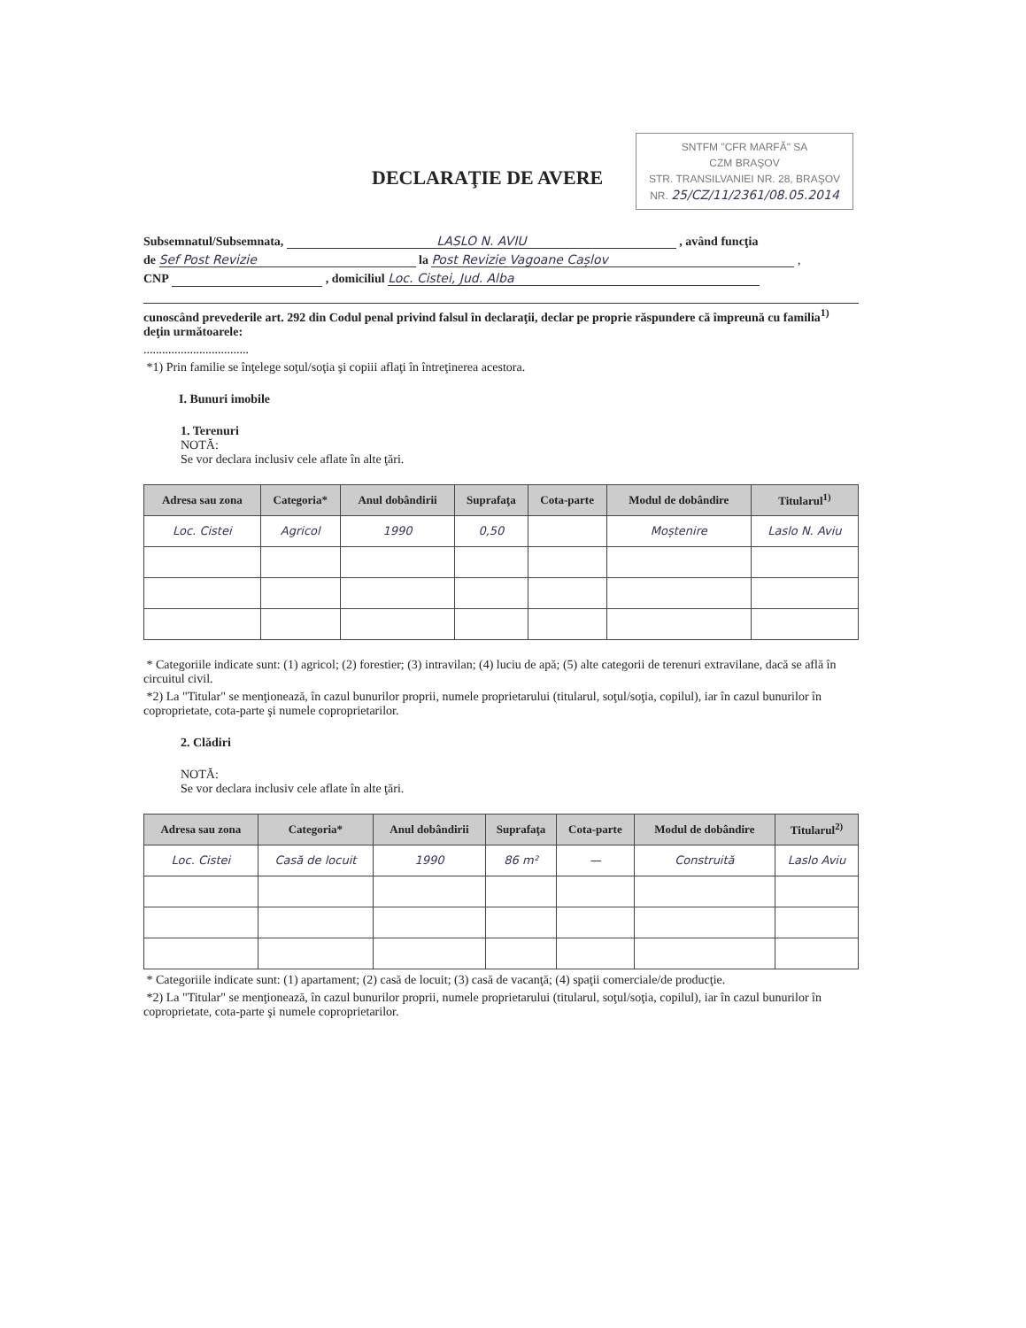SNTFM "CFR MARFĂ" SA
CZM BRAŞOV
STR. TRANSILVANIEI NR. 28, BRAŞOV
NR. 25/CZ/11/2361/08.05.2014
DECLARAŢIE DE AVERE
Subsemnatul/Subsemnata, LASLO N. AVIU , având funcţia
de Sef Post Revizie la Post Revizie Vagoane Cașlov ,
CNP , domiciliul Loc. Cistei, Jud. Alba
cunoscând prevederile art. 292 din Codul penal privind falsul în declaraţii, declar pe proprie răspundere că împreună cu familia<sup>1)</sup> deţin următoarele:
..................................
*1) Prin familie se înţelege soţul/soţia şi copiii aflaţi în întreţinerea acestora.
I. Bunuri imobile
1. Terenuri
NOTĂ:
Se vor declara inclusiv cele aflate în alte ţări.
| Adresa sau zona | Categoria* | Anul dobândirii | Suprafaţa | Cota-parte | Modul de dobândire | Titularul<sup>1)</sup> |
| --- | --- | --- | --- | --- | --- | --- |
| Loc. Cistei | Agricol | 1990 | 0,50 | | Moștenire | Laslo N. Aviu |
* Categoriile indicate sunt: (1) agricol; (2) forestier; (3) intravilan; (4) luciu de apă; (5) alte categorii de terenuri extravilane, dacă se află în circuitul civil.
*2) La "Titular" se menţionează, în cazul bunurilor proprii, numele proprietarului (titularul, soţul/soţia, copilul), iar în cazul bunurilor în coproprietate, cota-parte şi numele coproprietarilor.
2. Clădiri
NOTĂ:
Se vor declara inclusiv cele aflate în alte ţări.
| Adresa sau zona | Categoria* | Anul dobândirii | Suprafaţa | Cota-parte | Modul de dobândire | Titularul<sup>2)</sup> |
| --- | --- | --- | --- | --- | --- | --- |
| Loc. Cistei | Casă de locuit | 1990 | 86 m² | — | Construită | Laslo Aviu |
* Categoriile indicate sunt: (1) apartament; (2) casă de locuit; (3) casă de vacanţă; (4) spaţii comerciale/de producţie.
*2) La "Titular" se menţionează, în cazul bunurilor proprii, numele proprietarului (titularul, soţul/soţia, copilul), iar în cazul bunurilor în coproprietate, cota-parte şi numele coproprietarilor.